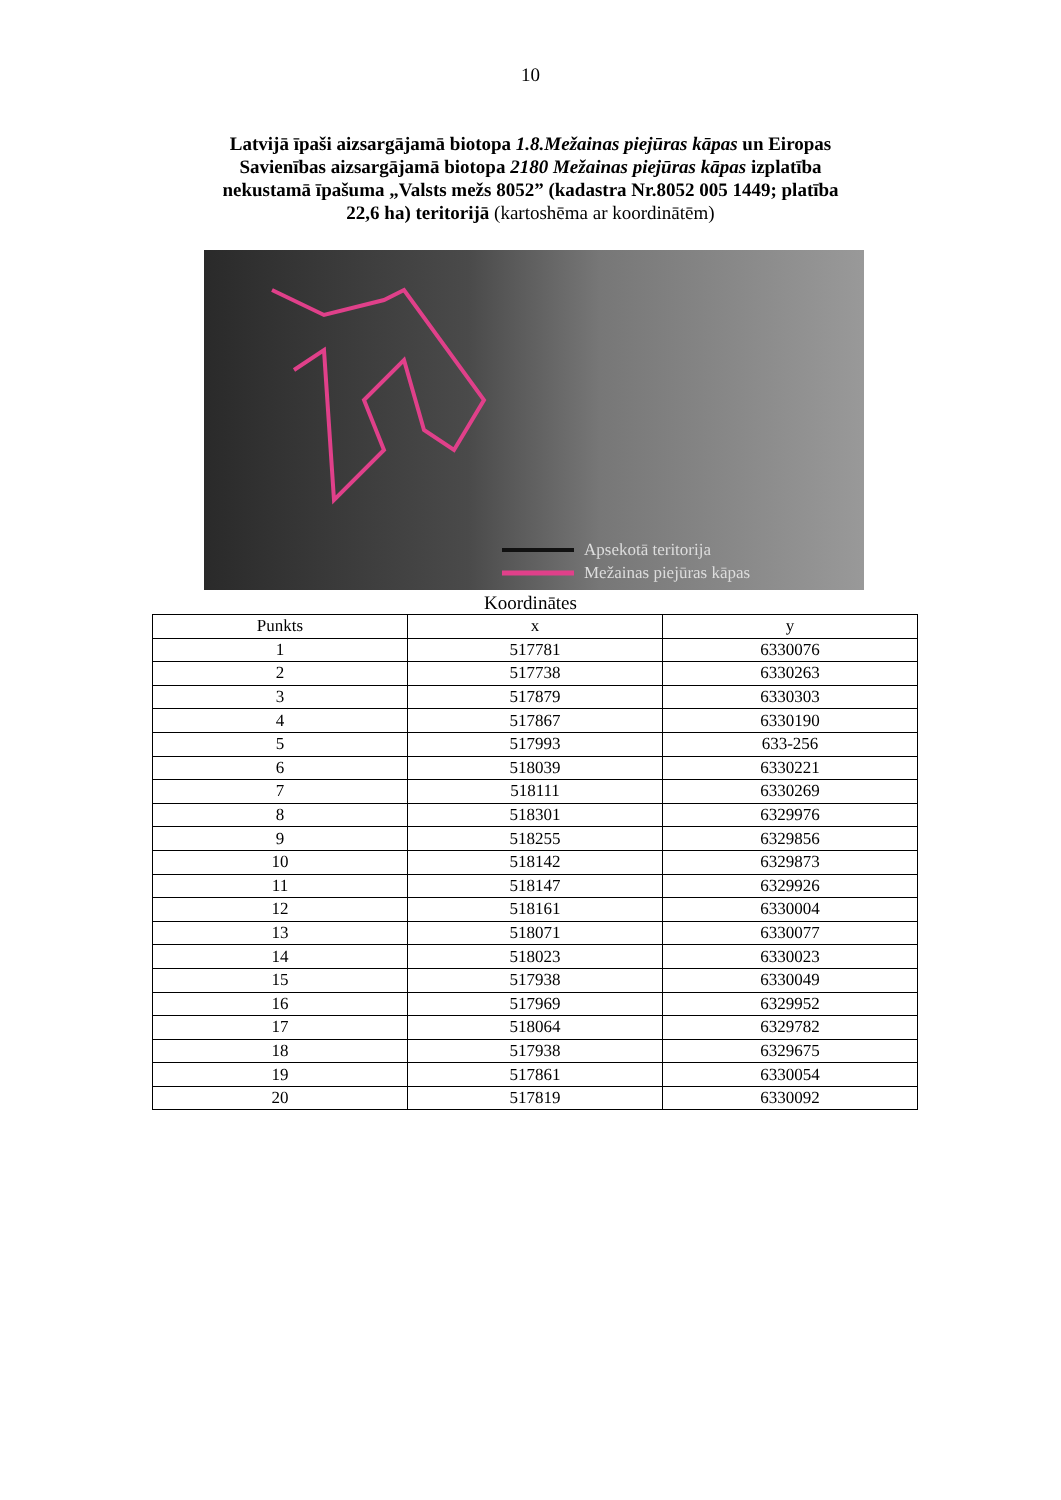10
Latvijā īpaši aizsargājamā biotopa 1.8.Mežainas piejūras kāpas un Eiropas
Savienības aizsargājamā biotopa 2180 Mežainas piejūras kāpas izplatība
nekustamā īpašuma „Valsts mežs 8052” (kadastra Nr.8052 005 1449; platība
22,6 ha) teritorijā (kartoshēma ar koordinātēm)
Apsekotā teritorija
Mežainas piejūras kāpas
Koordinātes
| Punkts | x | y |
| --- | --- | --- |
| 1 | 517781 | 6330076 |
| 2 | 517738 | 6330263 |
| 3 | 517879 | 6330303 |
| 4 | 517867 | 6330190 |
| 5 | 517993 | 633-256 |
| 6 | 518039 | 6330221 |
| 7 | 518111 | 6330269 |
| 8 | 518301 | 6329976 |
| 9 | 518255 | 6329856 |
| 10 | 518142 | 6329873 |
| 11 | 518147 | 6329926 |
| 12 | 518161 | 6330004 |
| 13 | 518071 | 6330077 |
| 14 | 518023 | 6330023 |
| 15 | 517938 | 6330049 |
| 16 | 517969 | 6329952 |
| 17 | 518064 | 6329782 |
| 18 | 517938 | 6329675 |
| 19 | 517861 | 6330054 |
| 20 | 517819 | 6330092 |